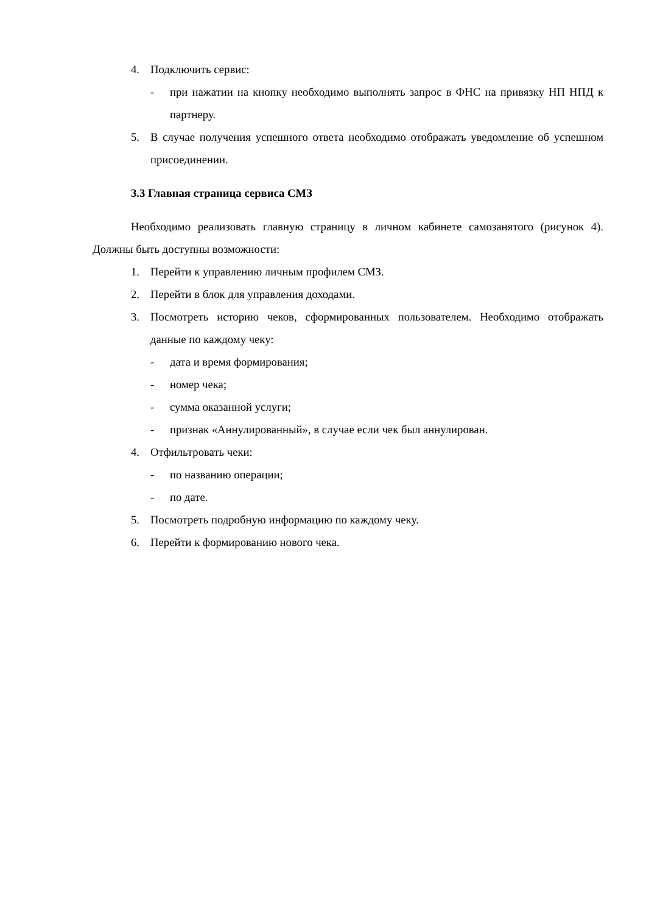4. Подключить сервис:
- при нажатии на кнопку необходимо выполнять запрос в ФНС на привязку НП НПД к партнеру.
5. В случае получения успешного ответа необходимо отображать уведомление об успешном присоединении.
3.3 Главная страница сервиса СМЗ
Необходимо реализовать главную страницу в личном кабинете самозанятого (рисунок 4). Должны быть доступны возможности:
1. Перейти к управлению личным профилем СМЗ.
2. Перейти в блок для управления доходами.
3. Посмотреть историю чеков, сформированных пользователем. Необходимо отображать данные по каждому чеку:
- дата и время формирования;
- номер чека;
- сумма оказанной услуги;
- признак «Аннулированный», в случае если чек был аннулирован.
4. Отфильтровать чеки:
- по названию операции;
- по дате.
5. Посмотреть подробную информацию по каждому чеку.
6. Перейти к формированию нового чека.